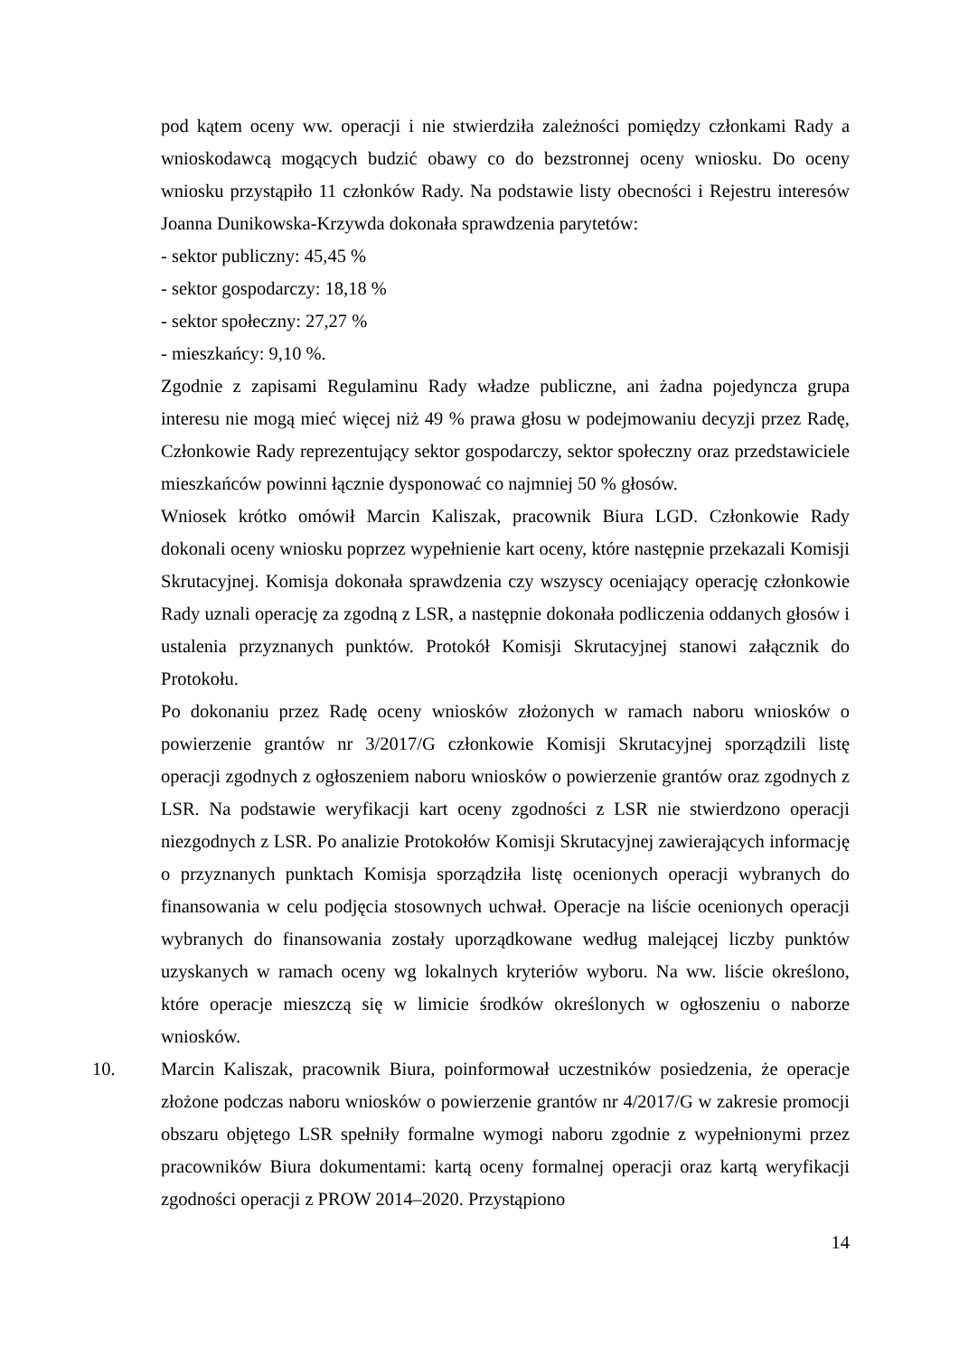pod kątem oceny ww. operacji i nie stwierdziła zależności pomiędzy członkami Rady a wnioskodawcą mogących budzić obawy co do bezstronnej oceny wniosku. Do oceny wniosku przystąpiło 11 członków Rady. Na podstawie listy obecności i Rejestru interesów Joanna Dunikowska-Krzywda dokonała sprawdzenia parytetów:
- sektor publiczny: 45,45 %
- sektor gospodarczy: 18,18 %
- sektor społeczny: 27,27 %
- mieszkańcy: 9,10 %.
Zgodnie z zapisami Regulaminu Rady władze publiczne, ani żadna pojedyncza grupa interesu nie mogą mieć więcej niż 49 % prawa głosu w podejmowaniu decyzji przez Radę, Członkowie Rady reprezentujący sektor gospodarczy, sektor społeczny oraz przedstawiciele mieszkańców powinni łącznie dysponować co najmniej 50 % głosów.
Wniosek krótko omówił Marcin Kaliszak, pracownik Biura LGD. Członkowie Rady dokonali oceny wniosku poprzez wypełnienie kart oceny, które następnie przekazali Komisji Skrutacyjnej. Komisja dokonała sprawdzenia czy wszyscy oceniający operację członkowie Rady uznali operację za zgodną z LSR, a następnie dokonała podliczenia oddanych głosów i ustalenia przyznanych punktów. Protokół Komisji Skrutacyjnej stanowi załącznik do Protokołu.
Po dokonaniu przez Radę oceny wniosków złożonych w ramach naboru wniosków o powierzenie grantów nr 3/2017/G członkowie Komisji Skrutacyjnej sporządzili listę operacji zgodnych z ogłoszeniem naboru wniosków o powierzenie grantów oraz zgodnych z LSR. Na podstawie weryfikacji kart oceny zgodności z LSR nie stwierdzono operacji niezgodnych z LSR. Po analizie Protokołów Komisji Skrutacyjnej zawierających informację o przyznanych punktach Komisja sporządziła listę ocenionych operacji wybranych do finansowania w celu podjęcia stosownych uchwał. Operacje na liście ocenionych operacji wybranych do finansowania zostały uporządkowane według malejącej liczby punktów uzyskanych w ramach oceny wg lokalnych kryteriów wyboru. Na ww. liście określono, które operacje mieszczą się w limicie środków określonych w ogłoszeniu o naborze wniosków.
10. Marcin Kaliszak, pracownik Biura, poinformował uczestników posiedzenia, że operacje złożone podczas naboru wniosków o powierzenie grantów nr 4/2017/G w zakresie promocji obszaru objętego LSR spełniły formalne wymogi naboru zgodnie z wypełnionymi przez pracowników Biura dokumentami: kartą oceny formalnej operacji oraz kartą weryfikacji zgodności operacji z PROW 2014–2020. Przystąpiono
14